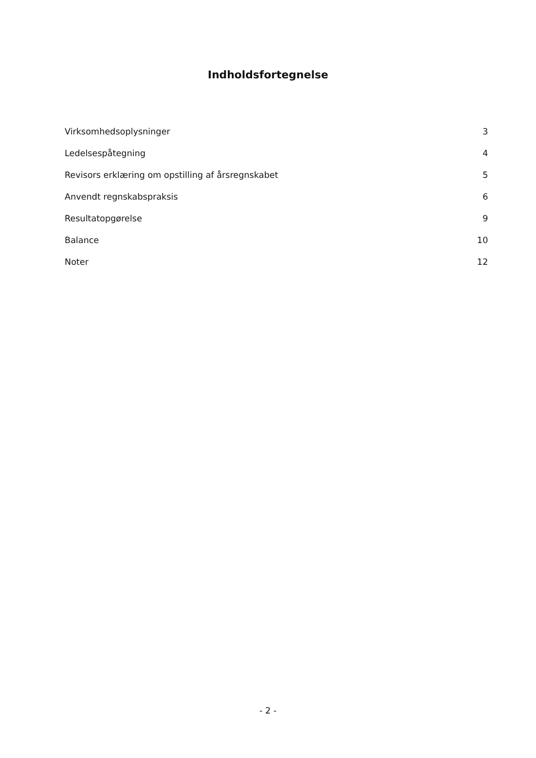Indholdsfortegnelse
| Virksomhedsoplysninger | 3 |
| Ledelsespåtegning | 4 |
| Revisors erklæring om opstilling af årsregnskabet | 5 |
| Anvendt regnskabspraksis | 6 |
| Resultatopgørelse | 9 |
| Balance | 10 |
| Noter | 12 |
- 2 -